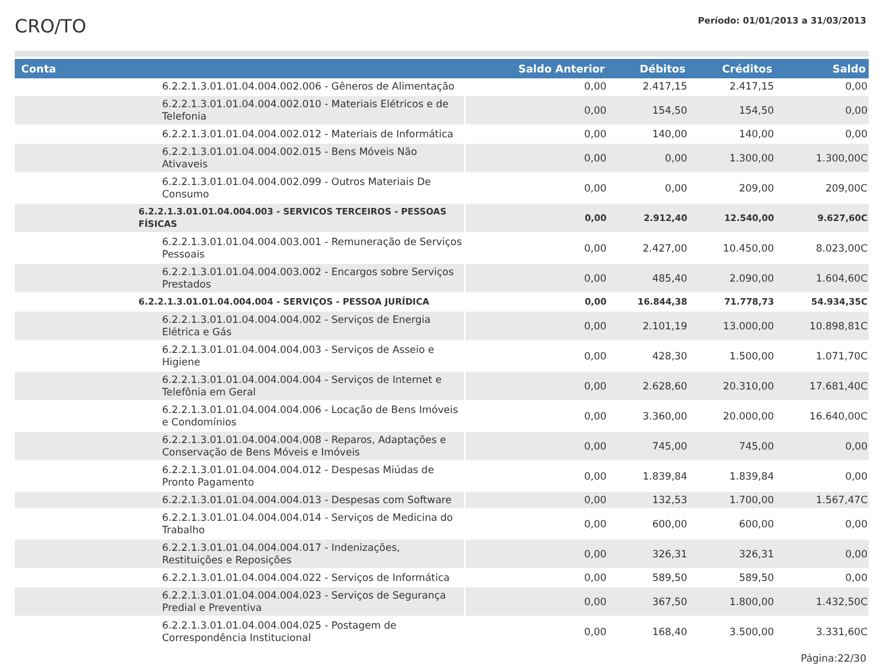CRO/TO
Período: 01/01/2013 a 31/03/2013
| Conta | Saldo Anterior | Débitos | Créditos | Saldo |
| --- | --- | --- | --- | --- |
| 6.2.2.1.3.01.01.04.004.002.006 - Gêneros de Alimentação | 0,00 | 2.417,15 | 2.417,15 | 0,00 |
| 6.2.2.1.3.01.01.04.004.002.010 - Materiais Elétricos e de Telefonia | 0,00 | 154,50 | 154,50 | 0,00 |
| 6.2.2.1.3.01.01.04.004.002.012 - Materiais de Informática | 0,00 | 140,00 | 140,00 | 0,00 |
| 6.2.2.1.3.01.01.04.004.002.015 - Bens Móveis Não Ativaveis | 0,00 | 0,00 | 1.300,00 | 1.300,00C |
| 6.2.2.1.3.01.01.04.004.002.099 - Outros Materiais De Consumo | 0,00 | 0,00 | 209,00 | 209,00C |
| 6.2.2.1.3.01.01.04.004.003 - SERVICOS TERCEIROS - PESSOAS FÍSICAS | 0,00 | 2.912,40 | 12.540,00 | 9.627,60C |
| 6.2.2.1.3.01.01.04.004.003.001 - Remuneração de Serviços Pessoais | 0,00 | 2.427,00 | 10.450,00 | 8.023,00C |
| 6.2.2.1.3.01.01.04.004.003.002 - Encargos sobre Serviços Prestados | 0,00 | 485,40 | 2.090,00 | 1.604,60C |
| 6.2.2.1.3.01.01.04.004.004 - SERVIÇOS - PESSOA JURÍDICA | 0,00 | 16.844,38 | 71.778,73 | 54.934,35C |
| 6.2.2.1.3.01.01.04.004.004.002 - Serviços de Energia Elétrica e Gás | 0,00 | 2.101,19 | 13.000,00 | 10.898,81C |
| 6.2.2.1.3.01.01.04.004.004.003 - Serviços de Asseio e Higiene | 0,00 | 428,30 | 1.500,00 | 1.071,70C |
| 6.2.2.1.3.01.01.04.004.004.004 - Serviços de Internet e Telefônia em Geral | 0,00 | 2.628,60 | 20.310,00 | 17.681,40C |
| 6.2.2.1.3.01.01.04.004.004.006 - Locação de Bens Imóveis e Condomínios | 0,00 | 3.360,00 | 20.000,00 | 16.640,00C |
| 6.2.2.1.3.01.01.04.004.004.008 - Reparos, Adaptações e Conservação de Bens Móveis e Imóveis | 0,00 | 745,00 | 745,00 | 0,00 |
| 6.2.2.1.3.01.01.04.004.004.012 - Despesas Miúdas de Pronto Pagamento | 0,00 | 1.839,84 | 1.839,84 | 0,00 |
| 6.2.2.1.3.01.01.04.004.004.013 - Despesas com Software | 0,00 | 132,53 | 1.700,00 | 1.567,47C |
| 6.2.2.1.3.01.01.04.004.004.014 - Serviços de Medicina do Trabalho | 0,00 | 600,00 | 600,00 | 0,00 |
| 6.2.2.1.3.01.01.04.004.004.017 - Indenizações, Restituições e Reposições | 0,00 | 326,31 | 326,31 | 0,00 |
| 6.2.2.1.3.01.01.04.004.004.022 - Serviços de Informática | 0,00 | 589,50 | 589,50 | 0,00 |
| 6.2.2.1.3.01.01.04.004.004.023 - Serviços de Segurança Predial e Preventiva | 0,00 | 367,50 | 1.800,00 | 1.432,50C |
| 6.2.2.1.3.01.01.04.004.004.025 - Postagem de Correspondência Institucional | 0,00 | 168,40 | 3.500,00 | 3.331,60C |
Página:22/30